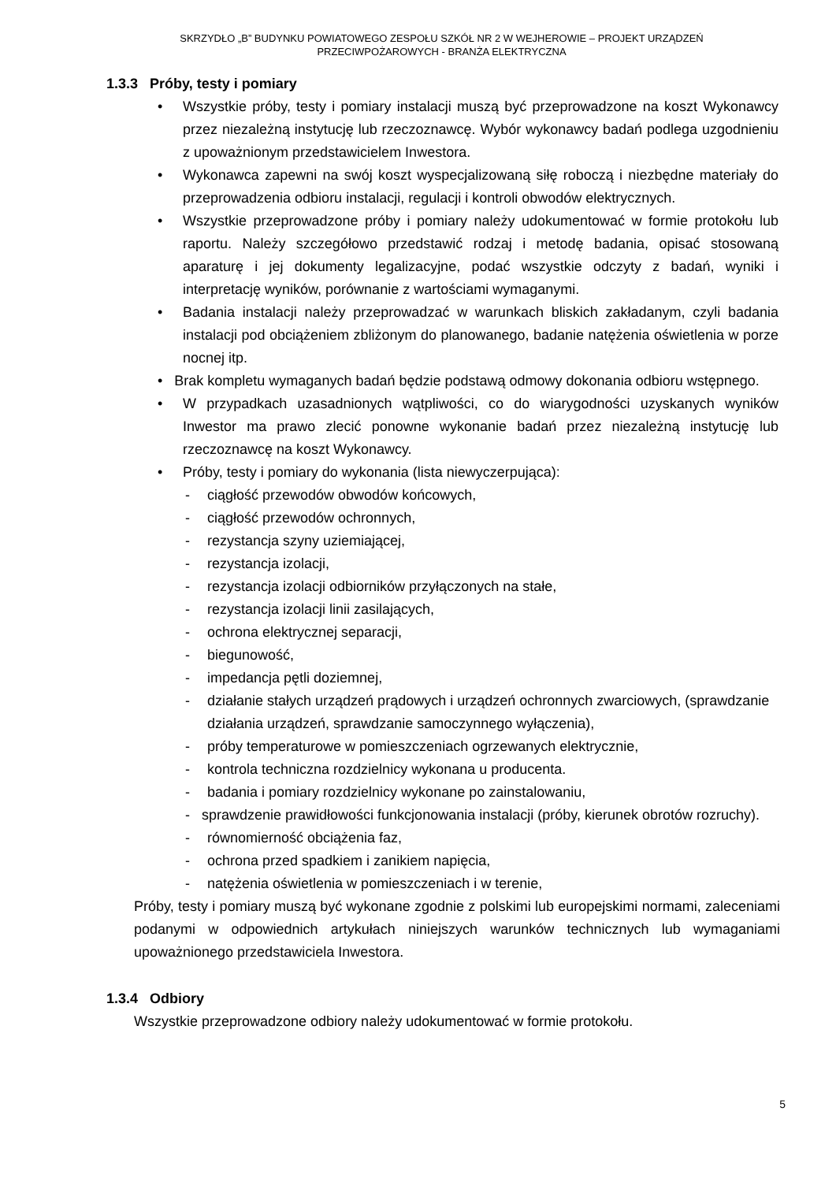SKRZYDŁO „B” BUDYNKU POWIATOWEGO ZESPOŁU SZKÓŁ NR 2 W WEJHEROWIE – PROJEKT URZĄDZEŃ
PRZECIWPOŻAROWYCH - BRANŻA ELEKTRYCZNA
1.3.3 Próby, testy i pomiary
• Wszystkie próby, testy i pomiary instalacji muszą być przeprowadzone na koszt Wykonawcy przez niezależną instytucję lub rzeczoznawcę. Wybór wykonawcy badań podlega uzgodnieniu z upoważnionym przedstawicielem Inwestora.
• Wykonawca zapewni na swój koszt wyspecjalizowaną siłę roboczą i niezbędne materiały do przeprowadzenia odbioru instalacji, regulacji i kontroli obwodów elektrycznych.
• Wszystkie przeprowadzone próby i pomiary należy udokumentować w formie protokołu lub raportu. Należy szczegółowo przedstawić rodzaj i metodę badania, opisać stosowaną aparaturę i jej dokumenty legalizacyjne, podać wszystkie odczyty z badań, wyniki i interpretację wyników, porównanie z wartościami wymaganymi.
• Badania instalacji należy przeprowadzać w warunkach bliskich zakładanym, czyli badania instalacji pod obciążeniem zbliżonym do planowanego, badanie natężenia oświetlenia w porze nocnej itp.
• Brak kompletu wymaganych badań będzie podstawą odmowy dokonania odbioru wstępnego.
• W przypadkach uzasadnionych wątpliwości, co do wiarygodności uzyskanych wyników Inwestor ma prawo zlecić ponowne wykonanie badań przez niezależną instytucję lub rzeczoznawcę na koszt Wykonawcy.
• Próby, testy i pomiary do wykonania (lista niewyczerpująca):
- ciągłość przewodów obwodów końcowych,
- ciągłość przewodów ochronnych,
- rezystancja szyny uziemiającej,
- rezystancja izolacji,
- rezystancja izolacji odbiorników przyłączonych na stałe,
- rezystancja izolacji linii zasilających,
- ochrona elektrycznej separacji,
- biegunowość,
- impedancja pętli doziemnej,
- działanie stałych urządzeń prądowych i urządzeń ochronnych zwarciowych, (sprawdzanie działania urządzeń, sprawdzanie samoczynnego wyłączenia),
- próby temperaturowe w pomieszczeniach ogrzewanych elektrycznie,
- kontrola techniczna rozdzielnicy wykonana u producenta.
- badania i pomiary rozdzielnicy wykonane po zainstalowaniu,
- sprawdzenie prawidłowości funkcjonowania instalacji (próby, kierunek obrotów rozruchy).
- równomierność obciążenia faz,
- ochrona przed spadkiem i zanikiem napięcia,
- natężenia oświetlenia w pomieszczeniach i w terenie,
Próby, testy i pomiary muszą być wykonane zgodnie z polskimi lub europejskimi normami, zaleceniami podanymi w odpowiednich artykułach niniejszych warunków technicznych lub wymaganiami upoważnionego przedstawiciela Inwestora.
1.3.4 Odbiory
Wszystkie przeprowadzone odbiory należy udokumentować w formie protokołu.
5